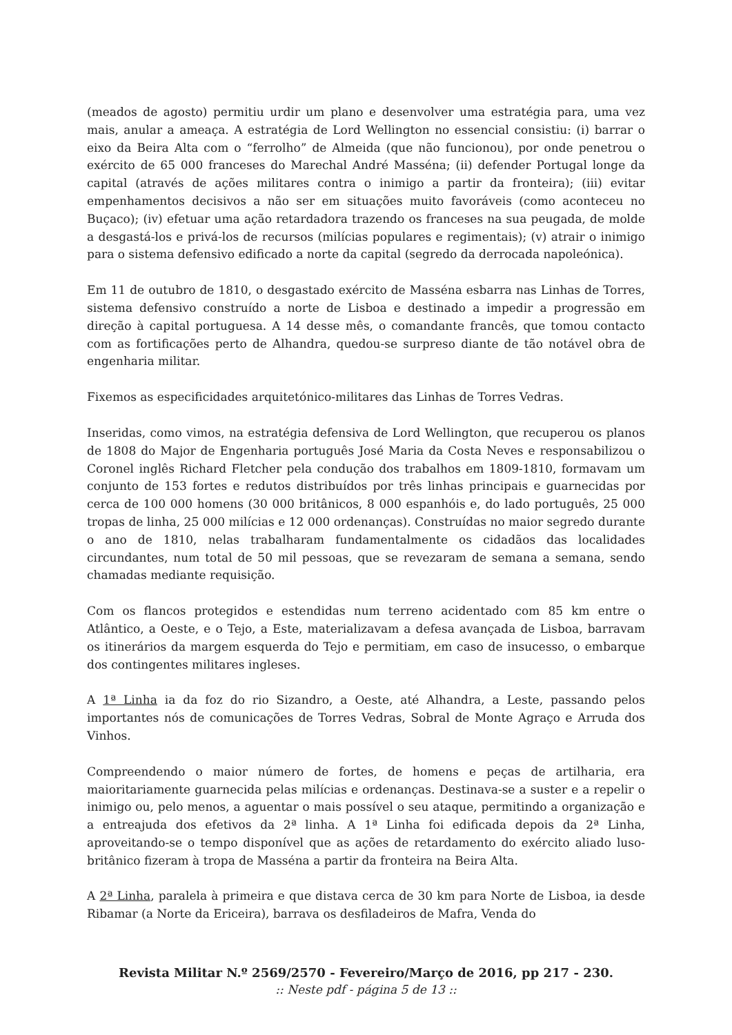(meados de agosto) permitiu urdir um plano e desenvolver uma estratégia para, uma vez mais, anular a ameaça. A estratégia de Lord Wellington no essencial consistiu: (i) barrar o eixo da Beira Alta com o “ferrolho” de Almeida (que não funcionou), por onde penetrou o exército de 65 000 franceses do Marechal André Masséna; (ii) defender Portugal longe da capital (através de ações militares contra o inimigo a partir da fronteira); (iii) evitar empenhamentos decisivos a não ser em situações muito favoráveis (como aconteceu no Buçaco); (iv) efetuar uma ação retardadora trazendo os franceses na sua peugada, de molde a desgastá-los e privá-los de recursos (milícias populares e regimentais); (v) atrair o inimigo para o sistema defensivo edificado a norte da capital (segredo da derrocada napoleónica).
Em 11 de outubro de 1810, o desgastado exército de Masséna esbarra nas Linhas de Torres, sistema defensivo construído a norte de Lisboa e destinado a impedir a progressão em direção à capital portuguesa. A 14 desse mês, o comandante francês, que tomou contacto com as fortificações perto de Alhandra, quedou-se surpreso diante de tão notável obra de engenharia militar.
Fixemos as especificidades arquitetónico-militares das Linhas de Torres Vedras.
Inseridas, como vimos, na estratégia defensiva de Lord Wellington, que recuperou os planos de 1808 do Major de Engenharia português José Maria da Costa Neves e responsabilizou o Coronel inglês Richard Fletcher pela condução dos trabalhos em 1809-1810, formavam um conjunto de 153 fortes e redutos distribuídos por três linhas principais e guarnecidas por cerca de 100 000 homens (30 000 britânicos, 8 000 espanhóis e, do lado português, 25 000 tropas de linha, 25 000 milícias e 12 000 ordenanças). Construídas no maior segredo durante o ano de 1810, nelas trabalharam fundamentalmente os cidadãos das localidades circundantes, num total de 50 mil pessoas, que se revezaram de semana a semana, sendo chamadas mediante requisição.
Com os flancos protegidos e estendidas num terreno acidentado com 85 km entre o Atlântico, a Oeste, e o Tejo, a Este, materializavam a defesa avançada de Lisboa, barravam os itinerários da margem esquerda do Tejo e permitiam, em caso de insucesso, o embarque dos contingentes militares ingleses.
A 1ª Linha ia da foz do rio Sizandro, a Oeste, até Alhandra, a Leste, passando pelos importantes nós de comunicações de Torres Vedras, Sobral de Monte Agraço e Arruda dos Vinhos.
Compreendendo o maior número de fortes, de homens e peças de artilharia, era maioritariamente guarnecida pelas milícias e ordenanças. Destinava-se a suster e a repelir o inimigo ou, pelo menos, a aguentar o mais possível o seu ataque, permitindo a organização e a entreajuda dos efetivos da 2ª linha. A 1ª Linha foi edificada depois da 2ª Linha, aproveitando-se o tempo disponível que as ações de retardamento do exército aliado luso-britânico fizeram à tropa de Masséna a partir da fronteira na Beira Alta.
A 2ª Linha, paralela à primeira e que distava cerca de 30 km para Norte de Lisboa, ia desde Ribamar (a Norte da Ericeira), barrava os desfiladeiros de Mafra, Venda do
Revista Militar N.º 2569/2570 - Fevereiro/Março de 2016, pp 217 - 230.
:: Neste pdf - página 5 de 13 ::